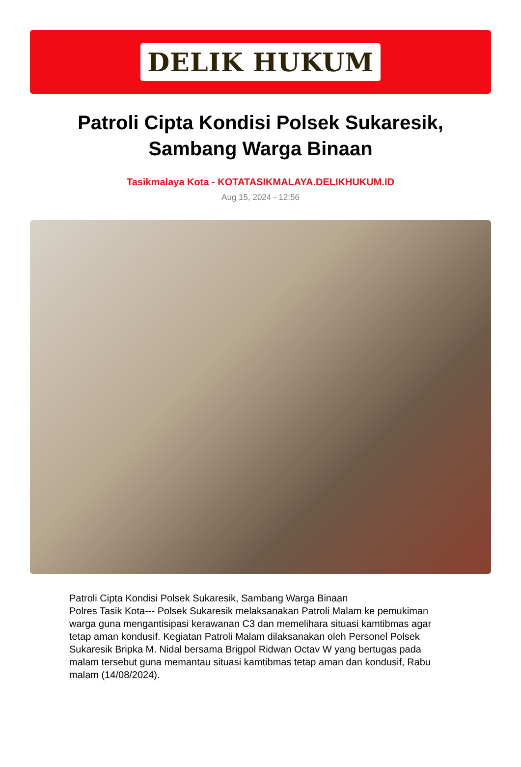DELIK HUKUM
Patroli Cipta Kondisi Polsek Sukaresik, Sambang Warga Binaan
Tasikmalaya Kota - KOTATASIKMALAYA.DELIKHUKUM.ID
Aug 15, 2024 - 12:56
Patroli Cipta Kondisi Polsek Sukaresik, Sambang Warga Binaan
Polres Tasik Kota--- Polsek Sukaresik melaksanakan Patroli Malam ke pemukiman warga guna mengantisipasi kerawanan C3 dan memelihara situasi kamtibmas agar tetap aman kondusif. Kegiatan Patroli Malam dilaksanakan oleh Personel Polsek Sukaresik Bripka M. Nidal bersama Brigpol Ridwan Octav W yang bertugas pada malam tersebut guna memantau situasi kamtibmas tetap aman dan kondusif, Rabu malam (14/08/2024).